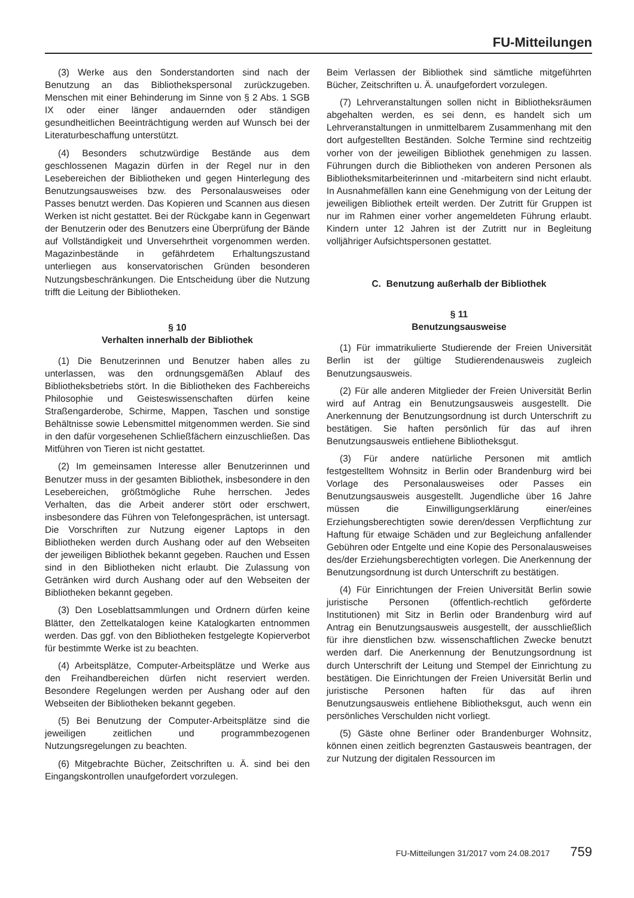FU-Mitteilungen
(3) Werke aus den Sonderstandorten sind nach der Benutzung an das Bibliothekspersonal zurückzugeben. Menschen mit einer Behinderung im Sinne von § 2 Abs. 1 SGB IX oder einer länger andauernden oder ständigen gesundheitlichen Beeinträchtigung werden auf Wunsch bei der Literaturbeschaffung unterstützt.
(4) Besonders schutzwürdige Bestände aus dem geschlossenen Magazin dürfen in der Regel nur in den Lesebereichen der Bibliotheken und gegen Hinterlegung des Benutzungsausweises bzw. des Personalausweises oder Passes benutzt werden. Das Kopieren und Scannen aus diesen Werken ist nicht gestattet. Bei der Rückgabe kann in Gegenwart der Benutzerin oder des Benutzers eine Überprüfung der Bände auf Vollständigkeit und Unversehrtheit vorgenommen werden. Magazinbestände in gefährdetem Erhaltungszustand unterliegen aus konservatorischen Gründen besonderen Nutzungsbeschränkungen. Die Entscheidung über die Nutzung trifft die Leitung der Bibliotheken.
§ 10
Verhalten innerhalb der Bibliothek
(1) Die Benutzerinnen und Benutzer haben alles zu unterlassen, was den ordnungsgemäßen Ablauf des Bibliotheksbetriebs stört. In die Bibliotheken des Fachbereichs Philosophie und Geisteswissenschaften dürfen keine Straßengarderobe, Schirme, Mappen, Taschen und sonstige Behältnisse sowie Lebensmittel mitgenommen werden. Sie sind in den dafür vorgesehenen Schließfächern einzuschließen. Das Mitführen von Tieren ist nicht gestattet.
(2) Im gemeinsamen Interesse aller Benutzerinnen und Benutzer muss in der gesamten Bibliothek, insbesondere in den Lesebereichen, größtmögliche Ruhe herrschen. Jedes Verhalten, das die Arbeit anderer stört oder erschwert, insbesondere das Führen von Telefongesprächen, ist untersagt. Die Vorschriften zur Nutzung eigener Laptops in den Bibliotheken werden durch Aushang oder auf den Webseiten der jeweiligen Bibliothek bekannt gegeben. Rauchen und Essen sind in den Bibliotheken nicht erlaubt. Die Zulassung von Getränken wird durch Aushang oder auf den Webseiten der Bibliotheken bekannt gegeben.
(3) Den Loseblattsammlungen und Ordnern dürfen keine Blätter, den Zettelkatalogen keine Katalogkarten entnommen werden. Das ggf. von den Bibliotheken festgelegte Kopierverbot für bestimmte Werke ist zu beachten.
(4) Arbeitsplätze, Computer-Arbeitsplätze und Werke aus den Freihandbereichen dürfen nicht reserviert werden. Besondere Regelungen werden per Aushang oder auf den Webseiten der Bibliotheken bekannt gegeben.
(5) Bei Benutzung der Computer-Arbeitsplätze sind die jeweiligen zeitlichen und programmbezogenen Nutzungsregelungen zu beachten.
(6) Mitgebrachte Bücher, Zeitschriften u. Ä. sind bei den Eingangskontrollen unaufgefordert vorzulegen.
Beim Verlassen der Bibliothek sind sämtliche mitgeführten Bücher, Zeitschriften u. Ä. unaufgefordert vorzulegen.
(7) Lehrveranstaltungen sollen nicht in Bibliotheksräumen abgehalten werden, es sei denn, es handelt sich um Lehrveranstaltungen in unmittelbarem Zusammenhang mit den dort aufgestellten Beständen. Solche Termine sind rechtzeitig vorher von der jeweiligen Bibliothek genehmigen zu lassen. Führungen durch die Bibliotheken von anderen Personen als Bibliotheksmitarbeiterinnen und -mitarbeitern sind nicht erlaubt. In Ausnahmefällen kann eine Genehmigung von der Leitung der jeweiligen Bibliothek erteilt werden. Der Zutritt für Gruppen ist nur im Rahmen einer vorher angemeldeten Führung erlaubt. Kindern unter 12 Jahren ist der Zutritt nur in Begleitung volljähriger Aufsichtspersonen gestattet.
C. Benutzung außerhalb der Bibliothek
§ 11
Benutzungsausweise
(1) Für immatrikulierte Studierende der Freien Universität Berlin ist der gültige Studierendenausweis zugleich Benutzungsausweis.
(2) Für alle anderen Mitglieder der Freien Universität Berlin wird auf Antrag ein Benutzungsausweis ausgestellt. Die Anerkennung der Benutzungsordnung ist durch Unterschrift zu bestätigen. Sie haften persönlich für das auf ihren Benutzungsausweis entliehene Bibliotheksgut.
(3) Für andere natürliche Personen mit amtlich festgestelltem Wohnsitz in Berlin oder Brandenburg wird bei Vorlage des Personalausweises oder Passes ein Benutzungsausweis ausgestellt. Jugendliche über 16 Jahre müssen die Einwilligungserklärung einer/eines Erziehungsberechtigten sowie deren/dessen Verpflichtung zur Haftung für etwaige Schäden und zur Begleichung anfallender Gebühren oder Entgelte und eine Kopie des Personalausweises des/der Erziehungsberechtigten vorlegen. Die Anerkennung der Benutzungsordnung ist durch Unterschrift zu bestätigen.
(4) Für Einrichtungen der Freien Universität Berlin sowie juristische Personen (öffentlich-rechtlich geförderte Institutionen) mit Sitz in Berlin oder Brandenburg wird auf Antrag ein Benutzungsausweis ausgestellt, der ausschließlich für ihre dienstlichen bzw. wissenschaftlichen Zwecke benutzt werden darf. Die Anerkennung der Benutzungsordnung ist durch Unterschrift der Leitung und Stempel der Einrichtung zu bestätigen. Die Einrichtungen der Freien Universität Berlin und juristische Personen haften für das auf ihren Benutzungsausweis entliehene Bibliotheksgut, auch wenn ein persönliches Verschulden nicht vorliegt.
(5) Gäste ohne Berliner oder Brandenburger Wohnsitz, können einen zeitlich begrenzten Gastausweis beantragen, der zur Nutzung der digitalen Ressourcen im
FU-Mitteilungen 31/2017 vom 24.08.2017 759